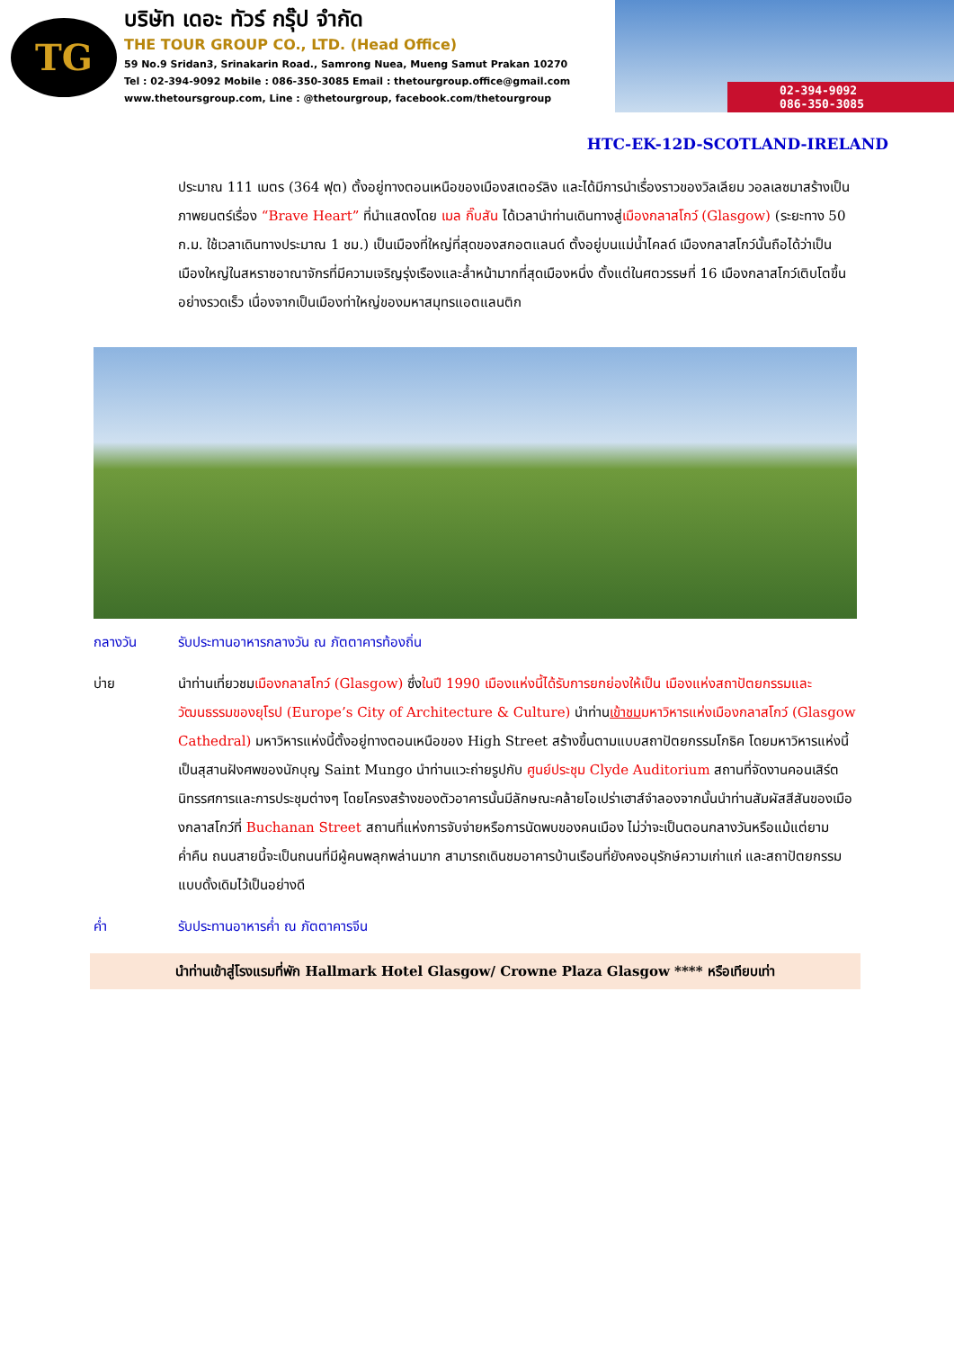TG
บริษัท เดอะ ทัวร์ กรุ๊ป จำกัด
THE TOUR GROUP CO., LTD. (Head Office)
59 No.9 Sridan3, Srinakarin Road., Samrong Nuea, Mueng Samut Prakan 10270
Tel : 02-394-9092 Mobile : 086-350-3085 Email : thetourgroup.office@gmail.com
www.thetoursgroup.com, Line : @thetourgroup, facebook.com/thetourgroup
02-394-9092
086-350-3085
HTC-EK-12D-SCOTLAND-IRELAND
ประมาณ 111 เมตร (364 ฟุต) ตั้งอยู่ทางตอนเหนือของเมืองสเตอร์ลิง และได้มีการนำเรื่องราวของวิลเลียม วอลเลซมาสร้างเป็นภาพยนตร์เรื่อง “Brave Heart” ที่นำแสดงโดย เมล กิ๊บสัน ได้เวลานำท่านเดินทางสู่เมืองกลาสโกว์ (Glasgow) (ระยะทาง 50 ก.ม. ใช้เวลาเดินทางประมาณ 1 ชม.) เป็นเมืองที่ใหญ่ที่สุดของสกอตแลนด์ ตั้งอยู่บนแม่น้ำไคลด์ เมืองกลาสโกว์นั้นถือได้ว่าเป็นเมืองใหญ่ในสหราชอาณาจักรที่มีความเจริญรุ่งเรืองและล้ำหน้ามากที่สุดเมืองหนึ่ง ตั้งแต่ในศตวรรษที่ 16 เมืองกลาสโกว์เติบโตขึ้นอย่างรวดเร็ว เนื่องจากเป็นเมืองท่าใหญ่ของมหาสมุทรแอตแลนติก
กลางวัน รับประทานอาหารกลางวัน ณ ภัตตาคารท้องถิ่น
บ่าย นำท่านเที่ยวชมเมืองกลาสโกว์ (Glasgow) ซึ่งในปี 1990 เมืองแห่งนี้ได้รับการยกย่องให้เป็น เมืองแห่งสถาปัตยกรรมและวัฒนธรรมของยุโรป (Europe’s City of Architecture & Culture) นำท่านเข้าชม มหาวิหารแห่งเมืองกลาสโกว์ (Glasgow Cathedral) มหาวิหารแห่งนี้ตั้งอยู่ทางตอนเหนือของ High Street สร้างขึ้นตามแบบสถาปัตยกรรมโกธิค โดยมหาวิหารแห่งนี้เป็นสุสานฝังศพของนักบุญ Saint Mungo นำท่านแวะถ่ายรูปกับ ศูนย์ประชุม Clyde Auditorium สถานที่จัดงานคอนเสิร์ต นิทรรศการและการประชุมต่างๆ โดยโครงสร้างของตัวอาคารนั้นมีลักษณะคล้ายโอเปร่าเฮาส์จำลองจากนั้นนำท่านสัมผัสสีสันของเมืองกลาสโกว์ที่ Buchanan Street สถานที่แห่งการจับจ่ายหรือการนัดพบของคนเมือง ไม่ว่าจะเป็นตอนกลางวันหรือแม้แต่ยามค่ำคืน ถนนสายนี้จะเป็นถนนที่มีผู้คนพลุกพล่านมาก สามารถเดินชมอาคารบ้านเรือนที่ยังคงอนุรักษ์ความเก่าแก่ และสถาปัตยกรรมแบบดั้งเดิมไว้เป็นอย่างดี
ค่ำ รับประทานอาหารค่ำ ณ ภัตตาคารจีน
นำท่านเข้าสู่โรงแรมที่พัก Hallmark Hotel Glasgow/ Crowne Plaza Glasgow **** หรือเทียบเท่า